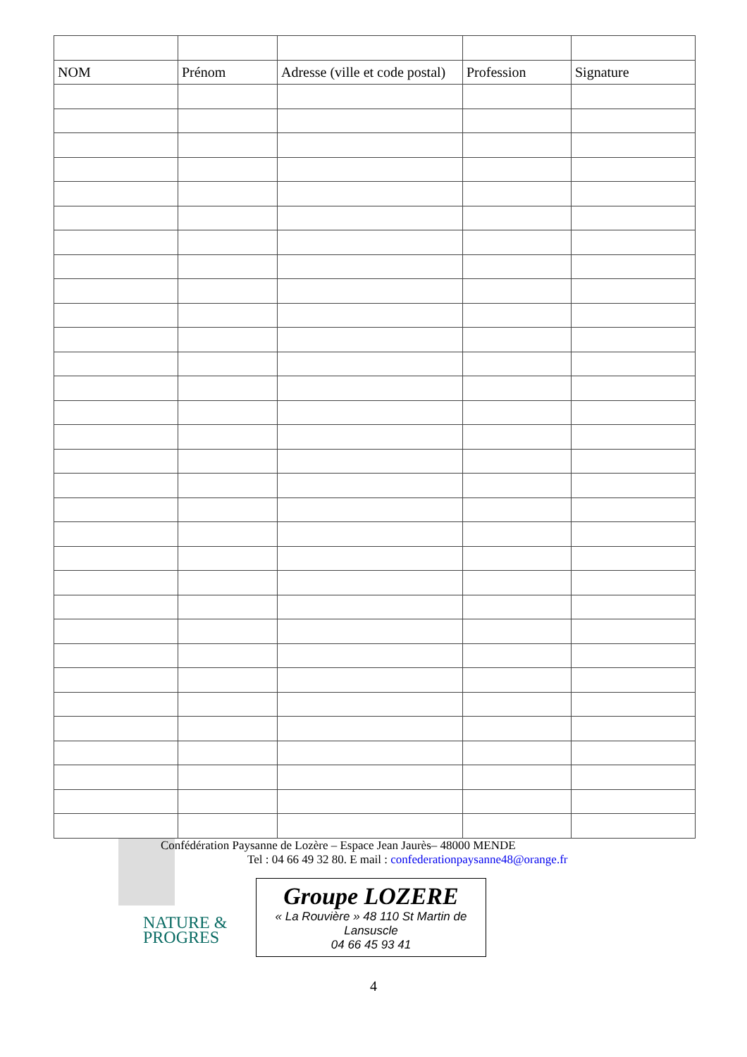| NOM | Prénom | Adresse (ville et code postal) | Profession | Signature |
| --- | --- | --- | --- | --- |
NATURE &
PROGRES
Confédération Paysanne de Lozère – Espace Jean Jaurès– 48000 MENDE
Tel : 04 66 49 32 80. E mail : confederationpaysanne48@orange.fr
Groupe LOZERE
« La Rouvière » 48 110 St Martin de
Lansuscle
04 66 45 93 41
4